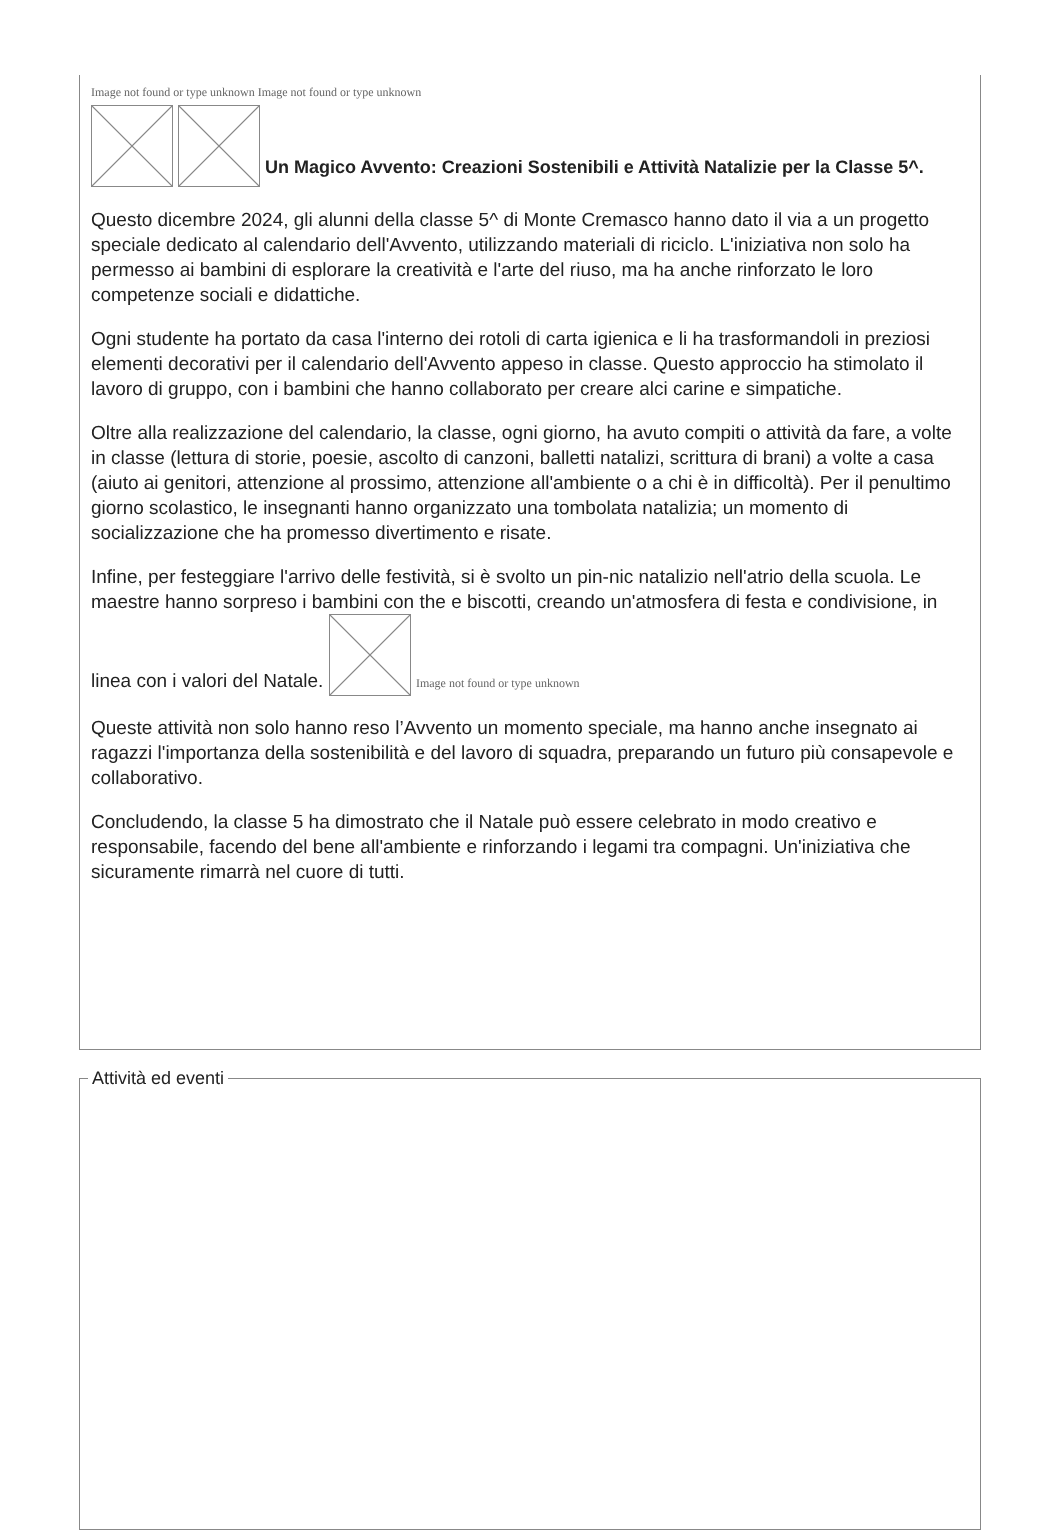Image not found or type unknown Image not found or type unknown
Un Magico Avvento: Creazioni Sostenibili e Attività Natalizie per la Classe 5^.
Questo dicembre 2024, gli alunni della classe 5^ di Monte Cremasco hanno dato il via a un progetto speciale dedicato al calendario dell'Avvento, utilizzando materiali di riciclo. L'iniziativa non solo ha permesso ai bambini di esplorare la creatività e l'arte del riuso, ma ha anche rinforzato le loro competenze sociali e didattiche.
Ogni studente ha portato da casa l'interno dei rotoli di carta igienica e li ha trasformandoli in preziosi elementi decorativi per il calendario dell'Avvento appeso in classe. Questo approccio ha stimolato il lavoro di gruppo, con i bambini che hanno collaborato per creare alci carine e simpatiche.
Oltre alla realizzazione del calendario, la classe, ogni giorno, ha avuto compiti o attività da fare, a volte in classe (lettura di storie, poesie, ascolto di canzoni, balletti natalizi, scrittura di brani) a volte a casa (aiuto ai genitori, attenzione al prossimo, attenzione all'ambiente o a chi è in difficoltà). Per il penultimo giorno scolastico, le insegnanti hanno organizzato una tombolata natalizia; un momento di socializzazione che ha promesso divertimento e risate.
Infine, per festeggiare l'arrivo delle festività, si è svolto un pin-nic natalizio nell'atrio della scuola. Le maestre hanno sorpreso i bambini con the e biscotti, creando un'atmosfera di festa e condivisione, in linea con i valori del Natale. Image not found or type unknown
Queste attività non solo hanno reso l’Avvento un momento speciale, ma hanno anche insegnato ai ragazzi l'importanza della sostenibilità e del lavoro di squadra, preparando un futuro più consapevole e collaborativo.
Concludendo, la classe 5 ha dimostrato che il Natale può essere celebrato in modo creativo e responsabile, facendo del bene all'ambiente e rinforzando i legami tra compagni. Un'iniziativa che sicuramente rimarrà nel cuore di tutti.
Attività ed eventi